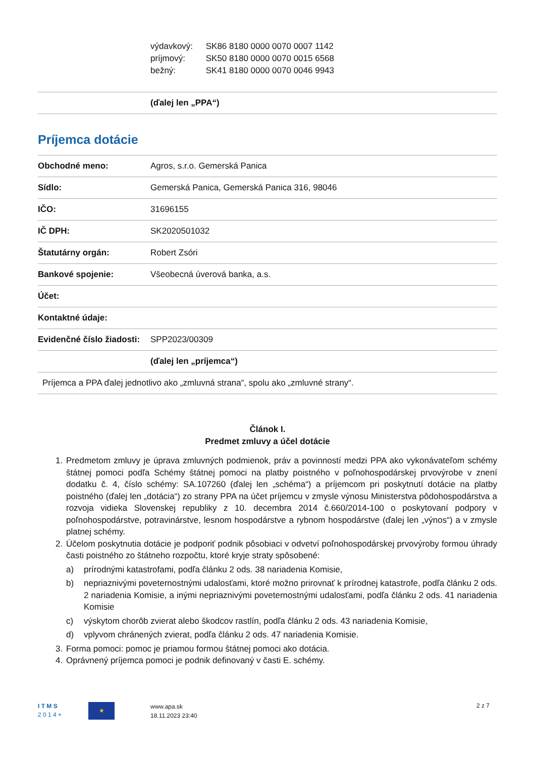výdavkový: SK86 8180 0000 0070 0007 1142
príjmový: SK50 8180 0000 0070 0015 6568
bežný: SK41 8180 0000 0070 0046 9943
| | (ďalej len „PPA“) |
Príjemca dotácie
| Obchodné meno: | Agros, s.r.o. Gemerská Panica |
| Sídlo: | Gemerská Panica, Gemerská Panica 316, 98046 |
| IČO: | 31696155 |
| IČ DPH: | SK2020501032 |
| Štatutárny orgán: | Robert Zsóri |
| Bankové spojenie: | Všeobecná úverová banka, a.s. |
| Účet: | |
| Kontaktné údaje: | |
| Evidenčné číslo žiadosti: | SPP2023/00309 |
| | (ďalej len „príjemca“) |
| Príjemca a PPA ďalej jednotlivo ako „zmluvná strana“, spolu ako „zmluvné strany“. | |
Článok I.
Predmet zmluvy a účel dotácie
1. Predmetom zmluvy je úprava zmluvných podmienok, práv a povinností medzi PPA ako vykonávateľom schémy štátnej pomoci podľa Schémy štátnej pomoci na platby poistného v poľnohospodárskej prvovýrobe v znení dodatku č. 4, číslo schémy: SA.107260 (ďalej len „schéma“) a príjemcom pri poskytnutí dotácie na platby poistného (ďalej len „dotácia“) zo strany PPA na účet príjemcu v zmysle výnosu Ministerstva pôdohospodárstva a rozvoja vidieka Slovenskej republiky z 10. decembra 2014 č.660/2014-100 o poskytovaní podpory v poľnohospodárstve, potravinárstve, lesnom hospodárstve a rybnom hospodárstve (ďalej len „výnos“) a v zmysle platnej schémy.
2. Účelom poskytnutia dotácie je podporiť podnik pôsobiaci v odvetví poľnohospodárskej prvovýroby formou úhrady časti poistného zo štátneho rozpočtu, ktoré kryje straty spôsobené:
a) prírodnými katastrofami, podľa článku 2 ods. 38 nariadenia Komisie,
b) nepriaznivými poveternostnými udalosťami, ktoré možno prirovnať k prírodnej katastrofe, podľa článku 2 ods. 2 nariadenia Komisie, a inými nepriaznivými poveternostnými udalosťami, podľa článku 2 ods. 41 nariadenia Komisie
c) výskytom chorôb zvierat alebo škodcov rastlín, podľa článku 2 ods. 43 nariadenia Komisie,
d) vplyvom chránených zvierat, podľa článku 2 ods. 47 nariadenia Komisie.
3. Forma pomoci: pomoc je priamou formou štátnej pomoci ako dotácia.
4. Oprávnený príjemca pomoci je podnik definovaný v časti E. schémy.
I T M S
2 0 1 4 +
★
www.apa.sk
18.11.2023 23:40
2 z 7